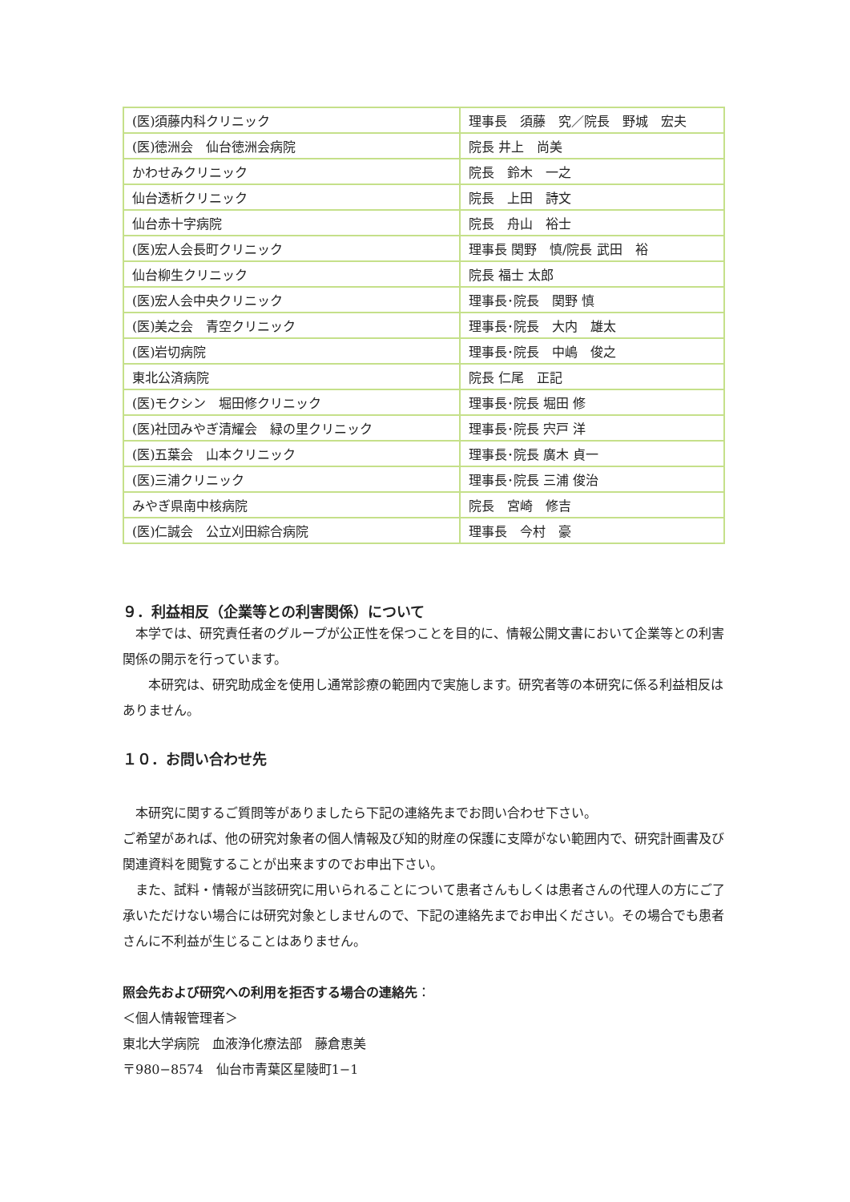| (医)須藤内科クリニック | 理事長 須藤 究／院長 野城 宏夫 |
| (医)徳洲会 仙台徳洲会病院 | 院長 井上 尚美 |
| かわせみクリニック | 院長 鈴木 一之 |
| 仙台透析クリニック | 院長 上田 詩文 |
| 仙台赤十字病院 | 院長 舟山 裕士 |
| (医)宏人会長町クリニック | 理事長 関野 慎/院長 武田 裕 |
| 仙台柳生クリニック | 院長 福士 太郎 |
| (医)宏人会中央クリニック | 理事長･院長 関野 慎 |
| (医)美之会 青空クリニック | 理事長･院長 大内 雄太 |
| (医)岩切病院 | 理事長･院長 中嶋 俊之 |
| 東北公済病院 | 院長 仁尾 正記 |
| (医)モクシン 堀田修クリニック | 理事長･院長 堀田 修 |
| (医)社団みやぎ清耀会 緑の里クリニック | 理事長･院長 宍戸 洋 |
| (医)五葉会 山本クリニック | 理事長･院長 廣木 貞一 |
| (医)三浦クリニック | 理事長･院長 三浦 俊治 |
| みやぎ県南中核病院 | 院長 宮崎 修吉 |
| (医)仁誠会 公立刈田綜合病院 | 理事長 今村 豪 |
９．利益相反（企業等との利害関係）について
　本学では、研究責任者のグループが公正性を保つことを目的に、情報公開文書において企業等との利害関係の開示を行っています。
　　本研究は、研究助成金を使用し通常診療の範囲内で実施します。研究者等の本研究に係る利益相反はありません。
１０．お問い合わせ先
　本研究に関するご質問等がありましたら下記の連絡先までお問い合わせ下さい。
ご希望があれば、他の研究対象者の個人情報及び知的財産の保護に支障がない範囲内で、研究計画書及び関連資料を閲覧することが出来ますのでお申出下さい。
　また、試料・情報が当該研究に用いられることについて患者さんもしくは患者さんの代理人の方にご了承いただけない場合には研究対象としませんので、下記の連絡先までお申出ください。その場合でも患者さんに不利益が生じることはありません。
照会先および研究への利用を拒否する場合の連絡先：
＜個人情報管理者＞
東北大学病院　血液浄化療法部　藤倉恵美
〒980−8574　仙台市青葉区星陵町1−1